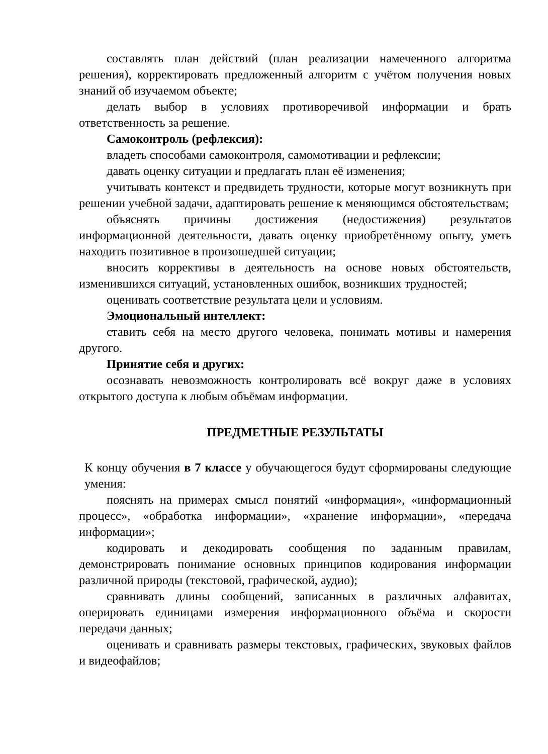составлять план действий (план реализации намеченного алгоритма решения), корректировать предложенный алгоритм с учётом получения новых знаний об изучаемом объекте;
делать выбор в условиях противоречивой информации и брать ответственность за решение.
Самоконтроль (рефлексия):
владеть способами самоконтроля, самомотивации и рефлексии;
давать оценку ситуации и предлагать план её изменения;
учитывать контекст и предвидеть трудности, которые могут возникнуть при решении учебной задачи, адаптировать решение к меняющимся обстоятельствам;
объяснять причины достижения (недостижения) результатов информационной деятельности, давать оценку приобретённому опыту, уметь находить позитивное в произошедшей ситуации;
вносить коррективы в деятельность на основе новых обстоятельств, изменившихся ситуаций, установленных ошибок, возникших трудностей;
оценивать соответствие результата цели и условиям.
Эмоциональный интеллект:
ставить себя на место другого человека, понимать мотивы и намерения другого.
Принятие себя и других:
осознавать невозможность контролировать всё вокруг даже в условиях открытого доступа к любым объёмам информации.
ПРЕДМЕТНЫЕ РЕЗУЛЬТАТЫ
К концу обучения в 7 классе у обучающегося будут сформированы следующие умения:
пояснять на примерах смысл понятий «информация», «информационный процесс», «обработка информации», «хранение информации», «передача информации»;
кодировать и декодировать сообщения по заданным правилам, демонстрировать понимание основных принципов кодирования информации различной природы (текстовой, графической, аудио);
сравнивать длины сообщений, записанных в различных алфавитах, оперировать единицами измерения информационного объёма и скорости передачи данных;
оценивать и сравнивать размеры текстовых, графических, звуковых файлов и видеофайлов;